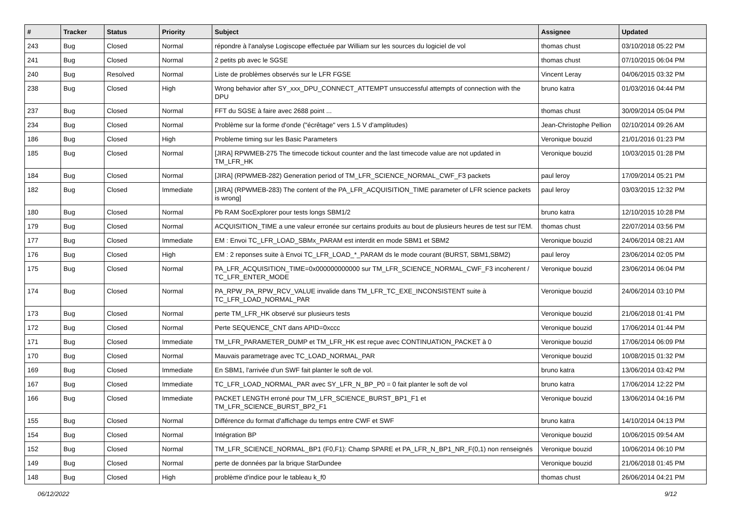| # | Tracker | Status | Priority | Subject | Assignee | Updated |
| --- | --- | --- | --- | --- | --- | --- |
| 243 | Bug | Closed | Normal | répondre à l'analyse Logiscope effectuée par William sur les sources du logiciel de vol | thomas chust | 03/10/2018 05:22 PM |
| 241 | Bug | Closed | Normal | 2 petits pb avec le SGSE | thomas chust | 07/10/2015 06:04 PM |
| 240 | Bug | Resolved | Normal | Liste de problèmes observés sur le LFR FGSE | Vincent Leray | 04/06/2015 03:32 PM |
| 238 | Bug | Closed | High | Wrong behavior after SY_xxx_DPU_CONNECT_ATTEMPT unsuccessful attempts of connection with the DPU | bruno katra | 01/03/2016 04:44 PM |
| 237 | Bug | Closed | Normal | FFT du SGSE à faire avec 2688 point ... | thomas chust | 30/09/2014 05:04 PM |
| 234 | Bug | Closed | Normal | Problème sur la forme d'onde ("écrêtage" vers 1.5 V d'amplitudes) | Jean-Christophe Pellion | 02/10/2014 09:26 AM |
| 186 | Bug | Closed | High | Probleme timing sur les Basic Parameters | Veronique bouzid | 21/01/2016 01:23 PM |
| 185 | Bug | Closed | Normal | [JIRA] RPWMEB-275 The timecode tickout counter and the last timecode value are not updated in TM_LFR_HK | Veronique bouzid | 10/03/2015 01:28 PM |
| 184 | Bug | Closed | Normal | [JIRA] (RPWMEB-282) Generation period of TM_LFR_SCIENCE_NORMAL_CWF_F3 packets | paul leroy | 17/09/2014 05:21 PM |
| 182 | Bug | Closed | Immediate | [JIRA] (RPWMEB-283) The content of the PA_LFR_ACQUISITION_TIME parameter of LFR science packets is wrong] | paul leroy | 03/03/2015 12:32 PM |
| 180 | Bug | Closed | Normal | Pb RAM SocExplorer pour tests longs SBM1/2 | bruno katra | 12/10/2015 10:28 PM |
| 179 | Bug | Closed | Normal | ACQUISITION_TIME a une valeur erronée sur certains produits au bout de plusieurs heures de test sur l'EM. | thomas chust | 22/07/2014 03:56 PM |
| 177 | Bug | Closed | Immediate | EM : Envoi TC_LFR_LOAD_SBMx_PARAM est interdit en mode SBM1 et SBM2 | Veronique bouzid | 24/06/2014 08:21 AM |
| 176 | Bug | Closed | High | EM : 2 reponses suite à Envoi TC_LFR_LOAD_*_PARAM ds le mode courant (BURST, SBM1,SBM2) | paul leroy | 23/06/2014 02:05 PM |
| 175 | Bug | Closed | Normal | PA_LFR_ACQUISITION_TIME=0x000000000000 sur TM_LFR_SCIENCE_NORMAL_CWF_F3 incoherent / TC_LFR_ENTER_MODE | Veronique bouzid | 23/06/2014 06:04 PM |
| 174 | Bug | Closed | Normal | PA_RPW_PA_RPW_RCV_VALUE invalide dans TM_LFR_TC_EXE_INCONSISTENT suite à TC_LFR_LOAD_NORMAL_PAR | Veronique bouzid | 24/06/2014 03:10 PM |
| 173 | Bug | Closed | Normal | perte TM_LFR_HK observé sur plusieurs tests | Veronique bouzid | 21/06/2018 01:41 PM |
| 172 | Bug | Closed | Normal | Perte SEQUENCE_CNT dans APID=0xccc | Veronique bouzid | 17/06/2014 01:44 PM |
| 171 | Bug | Closed | Immediate | TM_LFR_PARAMETER_DUMP et TM_LFR_HK est reçue avec CONTINUATION_PACKET à 0 | Veronique bouzid | 17/06/2014 06:09 PM |
| 170 | Bug | Closed | Normal | Mauvais parametrage avec TC_LOAD_NORMAL_PAR | Veronique bouzid | 10/08/2015 01:32 PM |
| 169 | Bug | Closed | Immediate | En SBM1, l'arrivée d'un SWF fait planter le soft de vol. | bruno katra | 13/06/2014 03:42 PM |
| 167 | Bug | Closed | Immediate | TC_LFR_LOAD_NORMAL_PAR avec SY_LFR_N_BP_P0 = 0 fait planter le soft de vol | bruno katra | 17/06/2014 12:22 PM |
| 166 | Bug | Closed | Immediate | PACKET LENGTH erroné pour TM_LFR_SCIENCE_BURST_BP1_F1 et TM_LFR_SCIENCE_BURST_BP2_F1 | Veronique bouzid | 13/06/2014 04:16 PM |
| 155 | Bug | Closed | Normal | Différence du format d'affichage du temps entre CWF et SWF | bruno katra | 14/10/2014 04:13 PM |
| 154 | Bug | Closed | Normal | Intégration BP | Veronique bouzid | 10/06/2015 09:54 AM |
| 152 | Bug | Closed | Normal | TM_LFR_SCIENCE_NORMAL_BP1 (F0,F1): Champ SPARE et PA_LFR_N_BP1_NR_F(0,1) non renseignés | Veronique bouzid | 10/06/2014 06:10 PM |
| 149 | Bug | Closed | Normal | perte de données par la brique StarDundee | Veronique bouzid | 21/06/2018 01:45 PM |
| 148 | Bug | Closed | High | problème d'indice pour le tableau k_f0 | thomas chust | 26/06/2014 04:21 PM |
06/12/2022 9/12